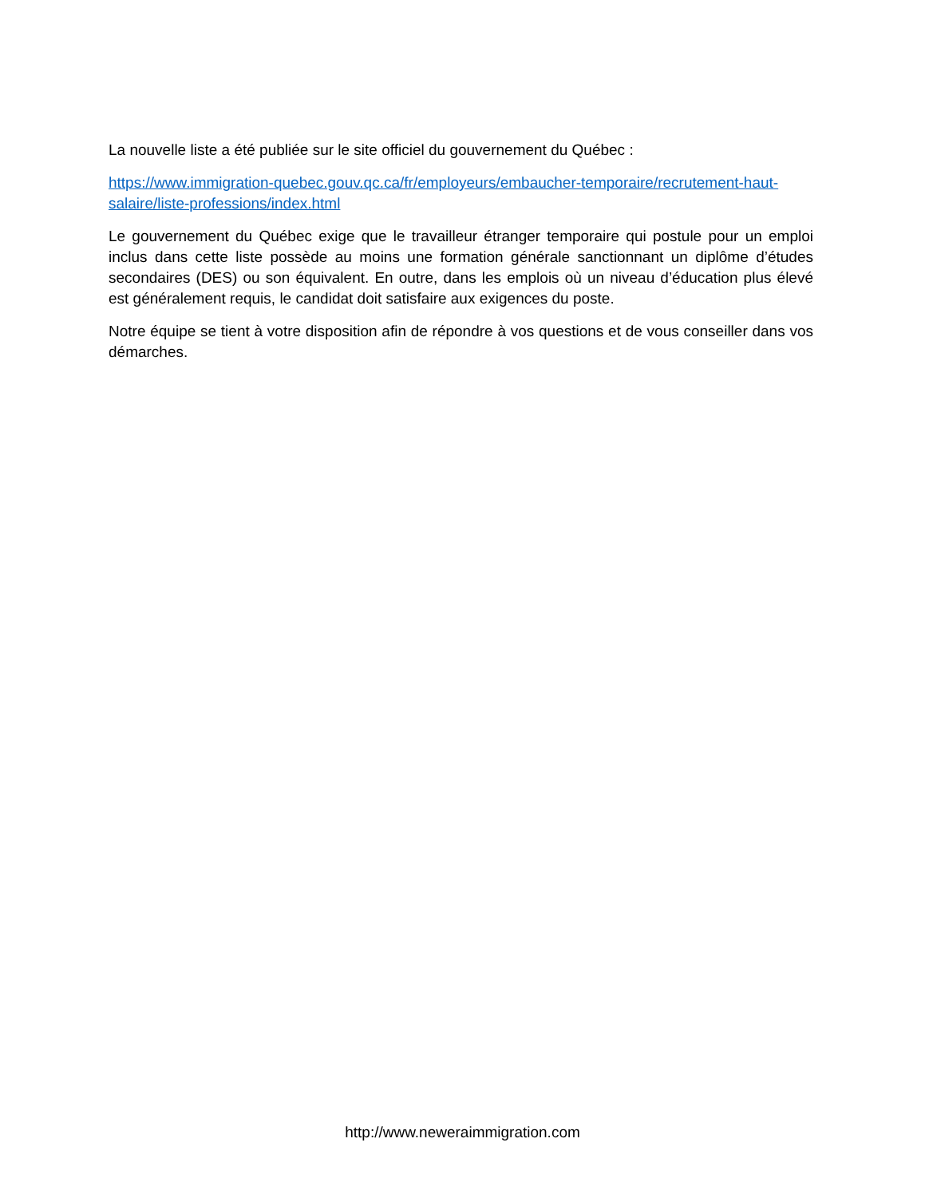La nouvelle liste a été publiée sur le site officiel du gouvernement du Québec :
https://www.immigration-quebec.gouv.qc.ca/fr/employeurs/embaucher-temporaire/recrutement-haut-salaire/liste-professions/index.html
Le gouvernement du Québec exige que le travailleur étranger temporaire qui postule pour un emploi inclus dans cette liste possède au moins une formation générale sanctionnant un diplôme d’études secondaires (DES) ou son équivalent. En outre, dans les emplois où un niveau d’éducation plus élevé est généralement requis, le candidat doit satisfaire aux exigences du poste.
Notre équipe se tient à votre disposition afin de répondre à vos questions et de vous conseiller dans vos démarches.
http://www.neweraimmigration.com